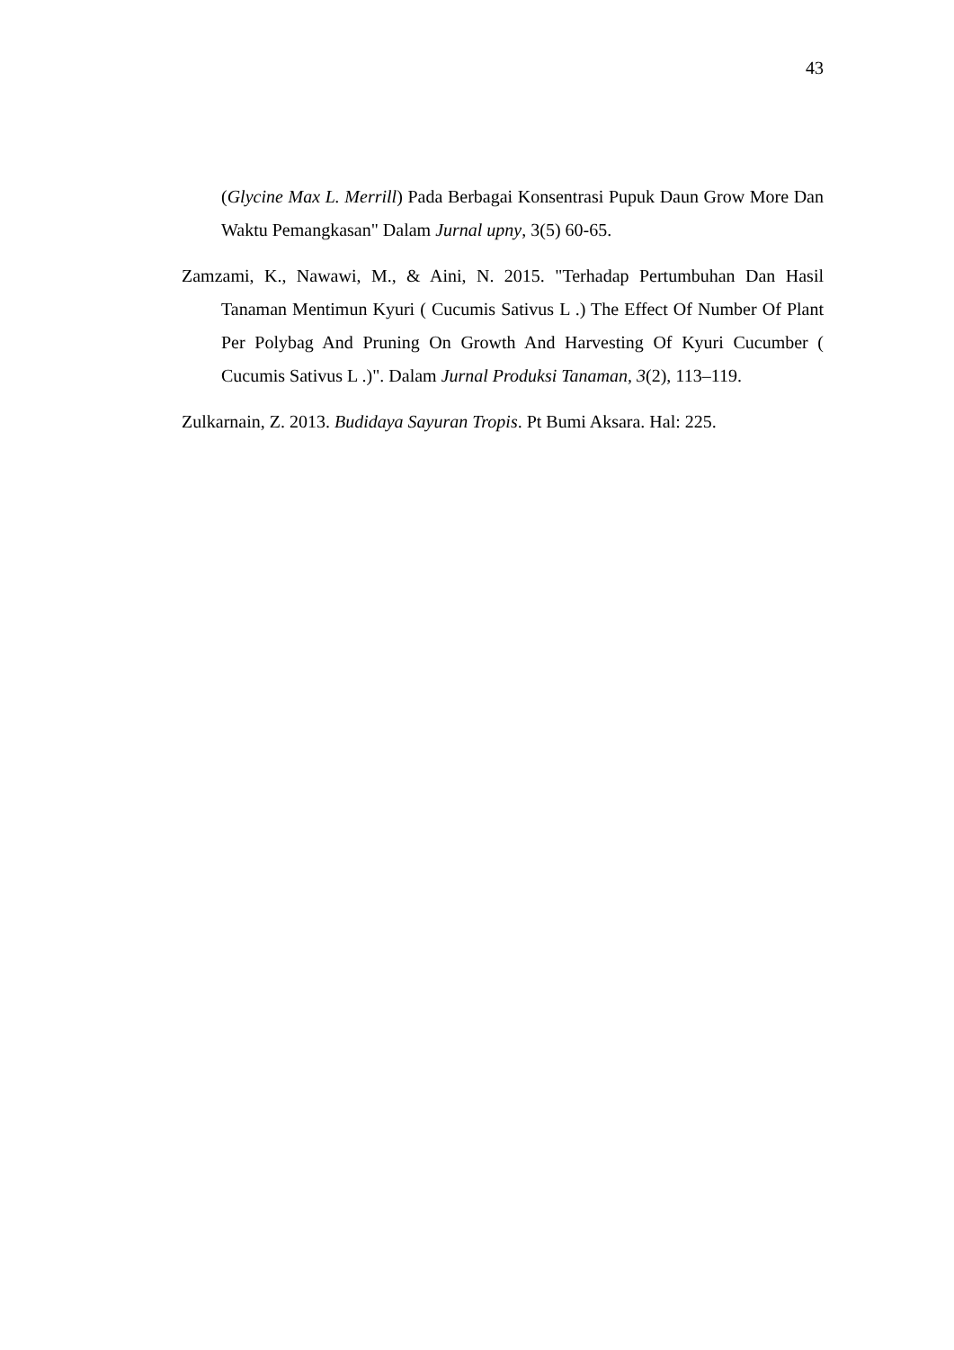43
(Glycine Max L. Merrill) Pada Berbagai Konsentrasi Pupuk Daun Grow More Dan Waktu Pemangkasan" Dalam Jurnal upny, 3(5) 60-65.
Zamzami, K., Nawawi, M., & Aini, N. 2015. "Terhadap Pertumbuhan Dan Hasil Tanaman Mentimun Kyuri ( Cucumis Sativus L .) The Effect Of Number Of Plant Per Polybag And Pruning On Growth And Harvesting Of Kyuri Cucumber ( Cucumis Sativus L .)". Dalam Jurnal Produksi Tanaman, 3(2), 113–119.
Zulkarnain, Z. 2013. Budidaya Sayuran Tropis. Pt Bumi Aksara. Hal: 225.